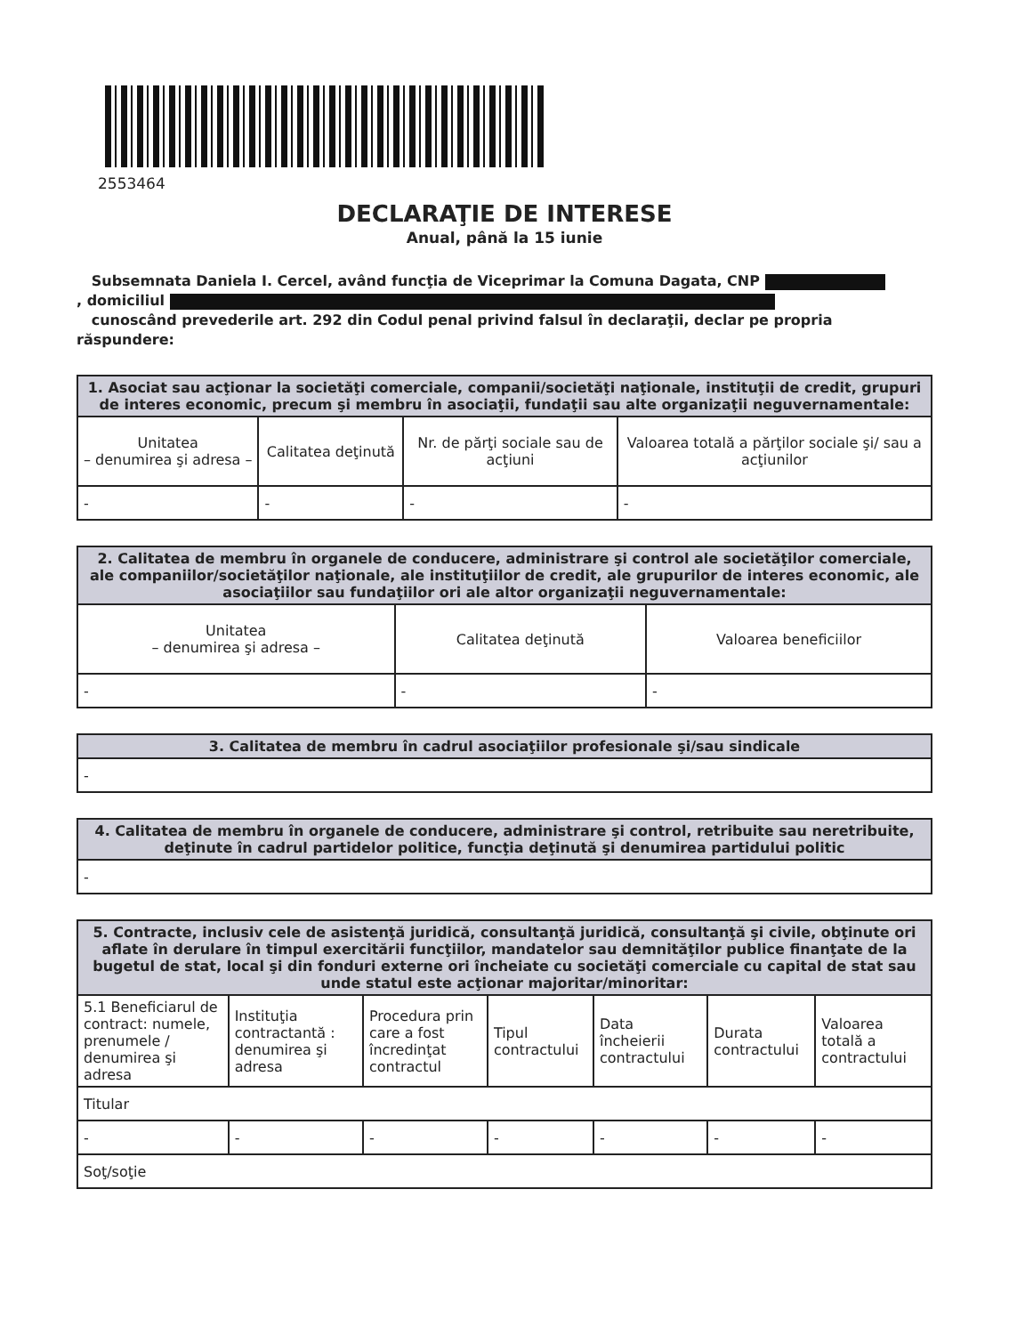2553464
DECLARAŢIE DE INTERESE
Anual, până la 15 iunie
Subsemnata Daniela I. Cercel, având funcţia de Viceprimar la Comuna Dagata, CNP
, domiciliul
cunoscând prevederile art. 292 din Codul penal privind falsul în declaraţii, declar pe propria răspundere:
| 1. Asociat sau acţionar la societăţi comerciale, companii/societăţi naţionale, instituţii de credit, grupuri de interes economic, precum şi membru în asociaţii, fundaţii sau alte organizaţii neguvernamentale: | | | |
| --- | --- | --- | --- |
| Unitatea – denumirea şi adresa – | Calitatea deţinută | Nr. de părţi sociale sau de acţiuni | Valoarea totală a părţilor sociale şi/ sau a acţiunilor |
| - | - | - | - |
| 2. Calitatea de membru în organele de conducere, administrare şi control ale societăţilor comerciale, ale companiilor/societăţilor naţionale, ale instituţiilor de credit, ale grupurilor de interes economic, ale asociaţiilor sau fundaţiilor ori ale altor organizaţii neguvernamentale: | | |
| --- | --- | --- |
| Unitatea – denumirea şi adresa – | Calitatea deţinută | Valoarea beneficiilor |
| - | - | - |
| 3. Calitatea de membru în cadrul asociaţiilor profesionale şi/sau sindicale |
| --- |
| - |
| 4. Calitatea de membru în organele de conducere, administrare şi control, retribuite sau neretribuite, deţinute în cadrul partidelor politice, funcţia deţinută şi denumirea partidului politic |
| --- |
| - |
| 5. Contracte, inclusiv cele de asistenţă juridică, consultanţă juridică, consultanţă şi civile, obţinute ori aflate în derulare în timpul exercitării funcţiilor, mandatelor sau demnităţilor publice finanţate de la bugetul de stat, local şi din fonduri externe ori încheiate cu societăţi comerciale cu capital de stat sau unde statul este acţionar majoritar/minoritar: | | | | | | |
| --- | --- | --- | --- | --- | --- | --- |
| 5.1 Beneficiarul de contract: numele, prenumele / denumirea şi adresa | Instituţia contractantă : denumirea şi adresa | Procedura prin care a fost încredinţat contractul | Tipul contractului | Data încheierii contractului | Durata contractului | Valoarea totală a contractului |
| Titular | | | | | | |
| - | - | - | - | - | - | - |
| Soţ/soţie | | | | | | |